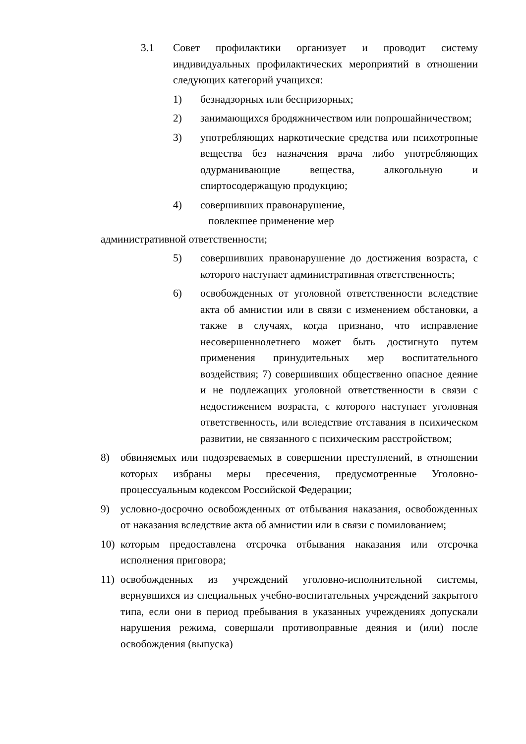3.1 Совет профилактики организует и проводит систему индивидуальных профилактических мероприятий в отношении следующих категорий учащихся:
1) безнадзорных или беспризорных;
2) занимающихся бродяжничеством или попрошайничеством;
3) употребляющих наркотические средства или психотропные вещества без назначения врача либо употребляющих одурманивающие вещества, алкогольную и спиртосодержащую продукцию;
4) совершивших правонарушение,
повлекшее применение мер
административной ответственности;
5) совершивших правонарушение до достижения возраста, с которого наступает административная ответственность;
6) освобожденных от уголовной ответственности вследствие акта об амнистии или в связи с изменением обстановки, а также в случаях, когда признано, что исправление несовершеннолетнего может быть достигнуто путем применения принудительных мер воспитательного воздействия; 7) совершивших общественно опасное деяние и не подлежащих уголовной ответственности в связи с недостижением возраста, с которого наступает уголовная ответственность, или вследствие отставания в психическом развитии, не связанного с психическим расстройством;
8) обвиняемых или подозреваемых в совершении преступлений, в отношении которых избраны меры пресечения, предусмотренные Уголовно-процессуальным кодексом Российской Федерации;
9) условно-досрочно освобожденных от отбывания наказания, освобожденных от наказания вследствие акта об амнистии или в связи с помилованием;
10) которым предоставлена отсрочка отбывания наказания или отсрочка исполнения приговора;
11) освобожденных из учреждений уголовно-исполнительной системы, вернувшихся из специальных учебно-воспитательных учреждений закрытого типа, если они в период пребывания в указанных учреждениях допускали нарушения режима, совершали противоправные деяния и (или) после освобождения (выпуска)